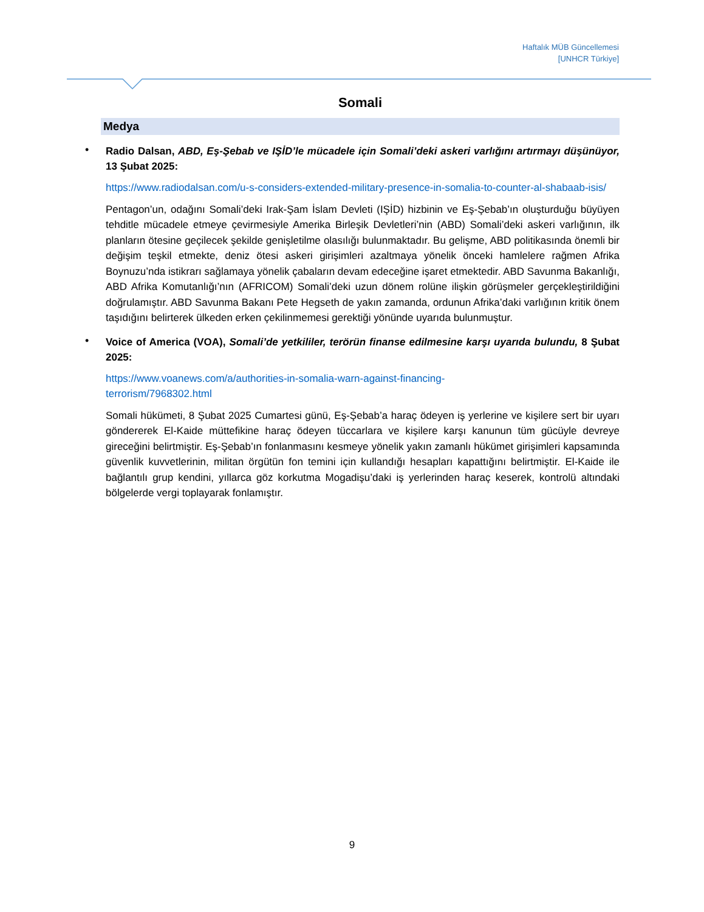Haftalık MÜB Güncellemesi
[UNHCR Türkiye]
Somali
Medya
•
Radio Dalsan, ABD, Eş-Şebab ve IŞİD’le mücadele için Somali’deki askeri varlığını artırmayı düşünüyor, 13 Şubat 2025:
https://www.radiodalsan.com/u-s-considers-extended-military-presence-in-somalia-to-counter-al-shabaab-isis/
Pentagon’un, odağını Somali’deki Irak-Şam İslam Devleti (IŞİD) hizbinin ve Eş-Şebab’ın oluşturduğu büyüyen tehditle mücadele etmeye çevirmesiyle Amerika Birleşik Devletleri’nin (ABD) Somali’deki askeri varlığının, ilk planların ötesine geçilecek şekilde genişletilme olasılığı bulunmaktadır. Bu gelişme, ABD politikasında önemli bir değişim teşkil etmekte, deniz ötesi askeri girişimleri azaltmaya yönelik önceki hamlelere rağmen Afrika Boynuzu’nda istikrarı sağlamaya yönelik çabaların devam edeceğine işaret etmektedir. ABD Savunma Bakanlığı, ABD Afrika Komutanlığı’nın (AFRICOM) Somali’deki uzun dönem rolüne ilişkin görüşmeler gerçekleştirildiğini doğrulamıştır. ABD Savunma Bakanı Pete Hegseth de yakın zamanda, ordunun Afrika’daki varlığının kritik önem taşıdığını belirterek ülkeden erken çekilinmemesi gerektiği yönünde uyarıda bulunmuştur.
•
Voice of America (VOA), Somali’de yetkililer, terörün finanse edilmesine karşı uyarıda bulundu, 8 Şubat 2025:
https://www.voanews.com/a/authorities-in-somalia-warn-against-financing-
terrorism/7968302.html
Somali hükümeti, 8 Şubat 2025 Cumartesi günü, Eş-Şebab’a haraç ödeyen iş yerlerine ve kişilere sert bir uyarı göndererek El-Kaide müttefikine haraç ödeyen tüccarlara ve kişilere karşı kanunun tüm gücüyle devreye gireceğini belirtmiştir. Eş-Şebab’ın fonlanmasını kesmeye yönelik yakın zamanlı hükümet girişimleri kapsamında güvenlik kuvvetlerinin, militan örgütün fon temini için kullandığı hesapları kapattığını belirtmiştir. El-Kaide ile bağlantılı grup kendini, yıllarca göz korkutma Mogadişu’daki iş yerlerinden haraç keserek, kontrolü altındaki bölgelerde vergi toplayarak fonlamıştır.
9